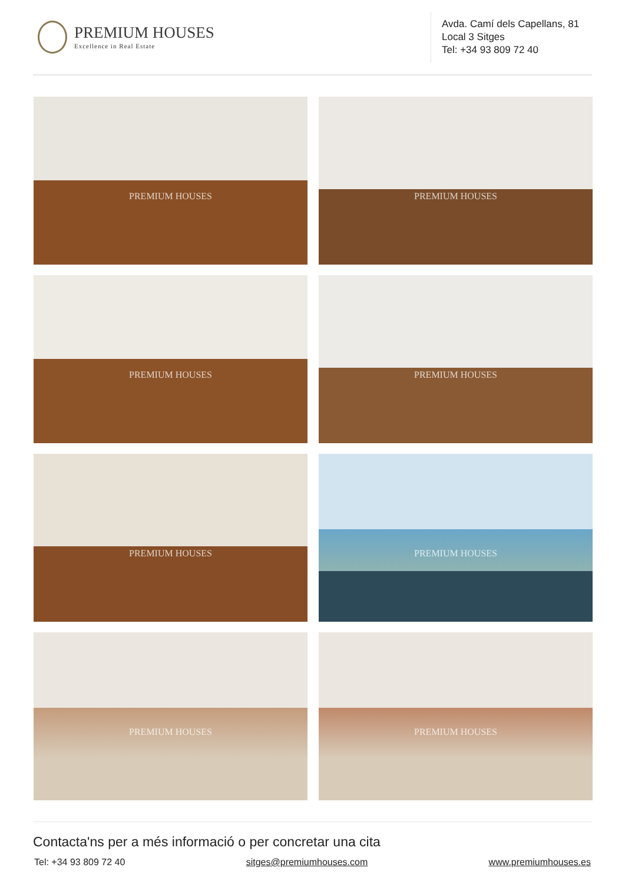PREMIUM HOUSES
Excellence in Real Estate
Avda. Camí dels Capellans, 81
Local 3 Sitges
Tel: +34 93 809 72 40
PREMIUM HOUSES
PREMIUM HOUSES
PREMIUM HOUSES
PREMIUM HOUSES
PREMIUM HOUSES
PREMIUM HOUSES
PREMIUM HOUSES
PREMIUM HOUSES
Contacta'ns per a més informació o per concretar una cita
Tel: +34 93 809 72 40 sitges@premiumhouses.com www.premiumhouses.es